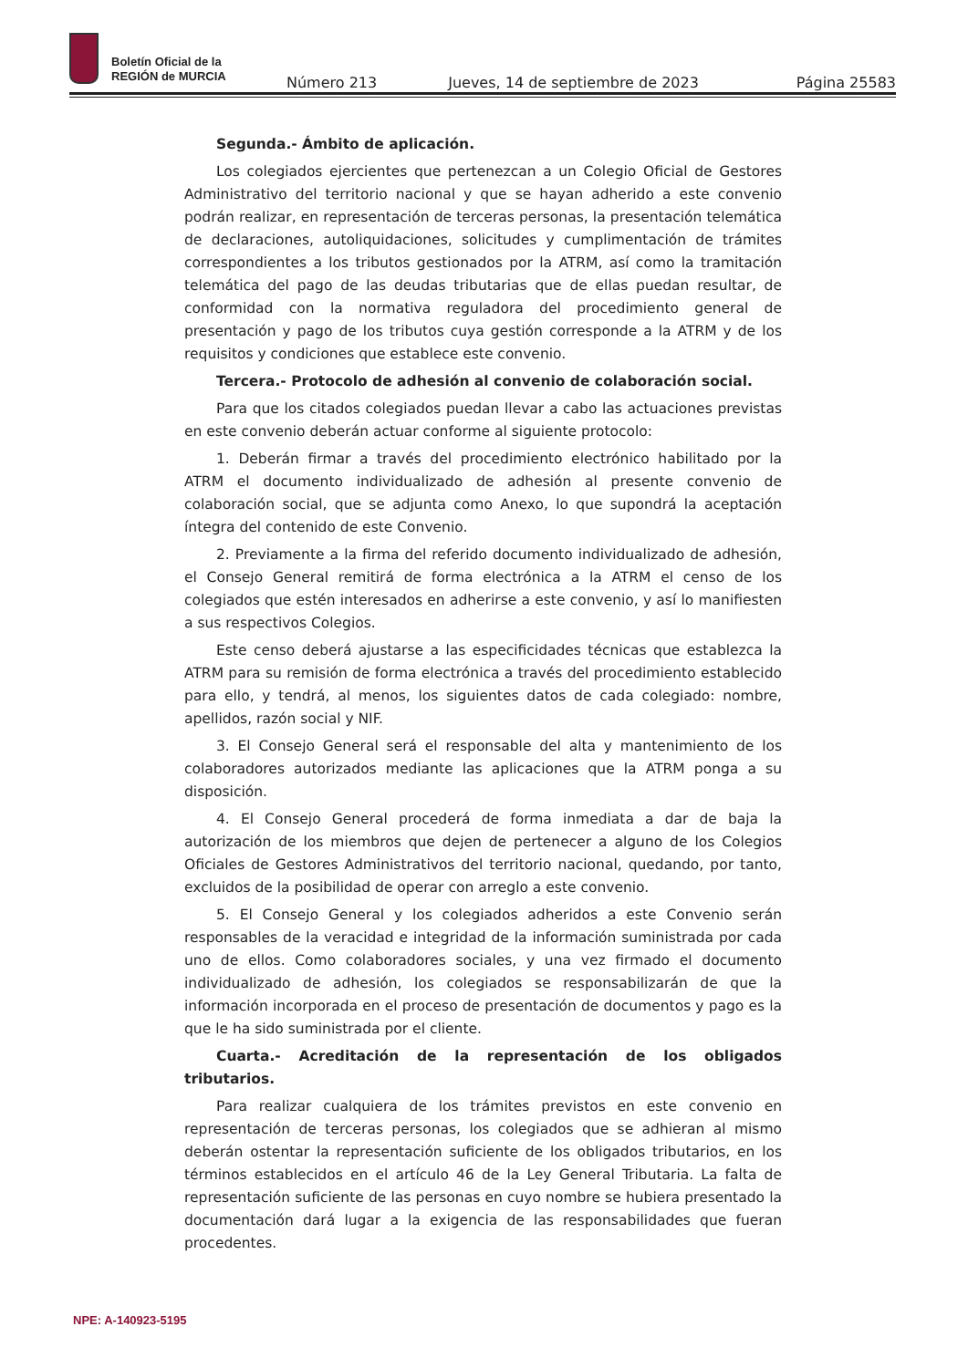Boletín Oficial de la
REGIÓN de MURCIA
Número 213 Jueves, 14 de septiembre de 2023 Página 25583
Segunda.- Ámbito de aplicación.
Los colegiados ejercientes que pertenezcan a un Colegio Oficial de Gestores Administrativo del territorio nacional y que se hayan adherido a este convenio podrán realizar, en representación de terceras personas, la presentación telemática de declaraciones, autoliquidaciones, solicitudes y cumplimentación de trámites correspondientes a los tributos gestionados por la ATRM, así como la tramitación telemática del pago de las deudas tributarias que de ellas puedan resultar, de conformidad con la normativa reguladora del procedimiento general de presentación y pago de los tributos cuya gestión corresponde a la ATRM y de los requisitos y condiciones que establece este convenio.
Tercera.- Protocolo de adhesión al convenio de colaboración social.
Para que los citados colegiados puedan llevar a cabo las actuaciones previstas en este convenio deberán actuar conforme al siguiente protocolo:
1. Deberán firmar a través del procedimiento electrónico habilitado por la ATRM el documento individualizado de adhesión al presente convenio de colaboración social, que se adjunta como Anexo, lo que supondrá la aceptación íntegra del contenido de este Convenio.
2. Previamente a la firma del referido documento individualizado de adhesión, el Consejo General remitirá de forma electrónica a la ATRM el censo de los colegiados que estén interesados en adherirse a este convenio, y así lo manifiesten a sus respectivos Colegios.
Este censo deberá ajustarse a las especificidades técnicas que establezca la ATRM para su remisión de forma electrónica a través del procedimiento establecido para ello, y tendrá, al menos, los siguientes datos de cada colegiado: nombre, apellidos, razón social y NIF.
3. El Consejo General será el responsable del alta y mantenimiento de los colaboradores autorizados mediante las aplicaciones que la ATRM ponga a su disposición.
4. El Consejo General procederá de forma inmediata a dar de baja la autorización de los miembros que dejen de pertenecer a alguno de los Colegios Oficiales de Gestores Administrativos del territorio nacional, quedando, por tanto, excluidos de la posibilidad de operar con arreglo a este convenio.
5. El Consejo General y los colegiados adheridos a este Convenio serán responsables de la veracidad e integridad de la información suministrada por cada uno de ellos. Como colaboradores sociales, y una vez firmado el documento individualizado de adhesión, los colegiados se responsabilizarán de que la información incorporada en el proceso de presentación de documentos y pago es la que le ha sido suministrada por el cliente.
Cuarta.- Acreditación de la representación de los obligados tributarios.
Para realizar cualquiera de los trámites previstos en este convenio en representación de terceras personas, los colegiados que se adhieran al mismo deberán ostentar la representación suficiente de los obligados tributarios, en los términos establecidos en el artículo 46 de la Ley General Tributaria. La falta de representación suficiente de las personas en cuyo nombre se hubiera presentado la documentación dará lugar a la exigencia de las responsabilidades que fueran procedentes.
NPE: A-140923-5195